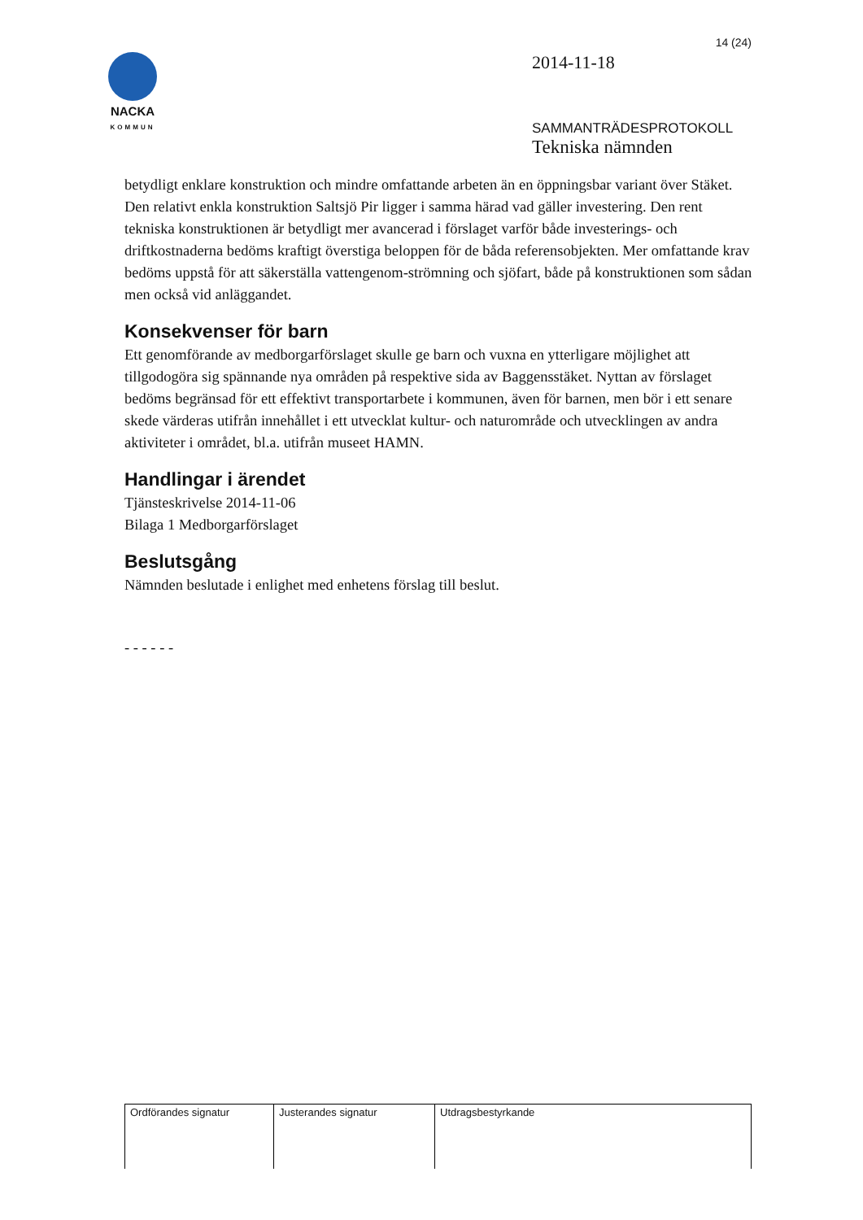NACKA
KOMMUN
14 (24)
2014-11-18
SAMMANTRÄDESPROTOKOLL
Tekniska nämnden
betydligt enklare konstruktion och mindre omfattande arbeten än en öppningsbar variant över Stäket. Den relativt enkla konstruktion Saltsjö Pir ligger i samma härad vad gäller investering. Den rent tekniska konstruktionen är betydligt mer avancerad i förslaget varför både investerings- och driftkostnaderna bedöms kraftigt överstiga beloppen för de båda referensobjekten. Mer omfattande krav bedöms uppstå för att säkerställa vattengenom-strömning och sjöfart, både på konstruktionen som sådan men också vid anläggandet.
Konsekvenser för barn
Ett genomförande av medborgarförslaget skulle ge barn och vuxna en ytterligare möjlighet att tillgodogöra sig spännande nya områden på respektive sida av Baggensstäket. Nyttan av förslaget bedöms begränsad för ett effektivt transportarbete i kommunen, även för barnen, men bör i ett senare skede värderas utifrån innehållet i ett utvecklat kultur- och naturområde och utvecklingen av andra aktiviteter i området, bl.a. utifrån museet HAMN.
Handlingar i ärendet
Tjänsteskrivelse 2014-11-06
Bilaga 1 Medborgarförslaget
Beslutsgång
Nämnden beslutade i enlighet med enhetens förslag till beslut.
- - - - - -
| Ordförandes signatur | Justerandes signatur | Utdragsbestyrkande |